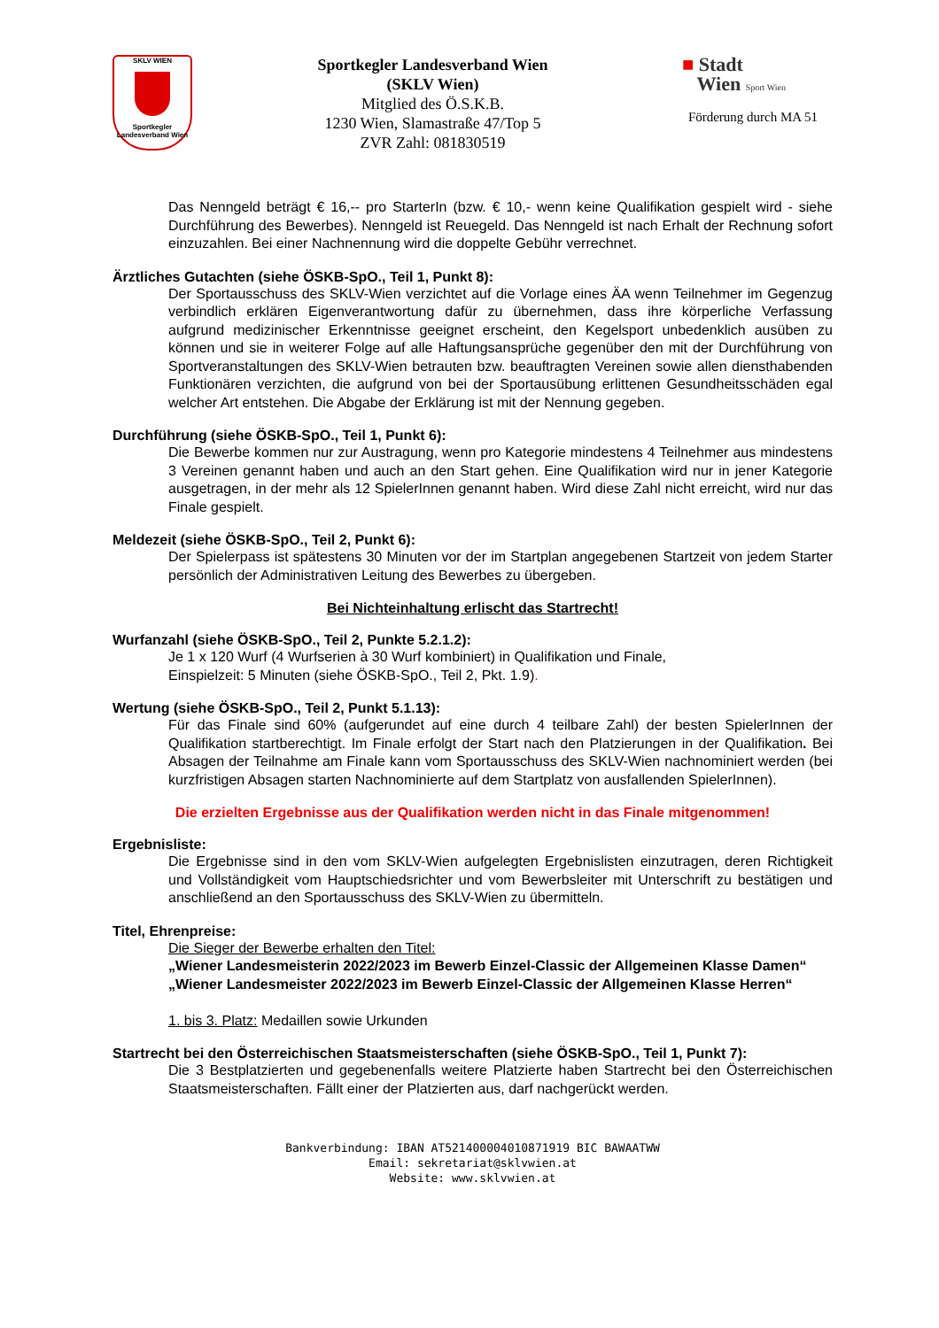SKLV WIEN
Sportkegler Landesverband Wien
Sportkegler Landesverband Wien
(SKLV Wien)
Mitglied des Ö.S.K.B.
1230 Wien, Slamastraße 47/Top 5
ZVR Zahl: 081830519
■ Stadt
Wien Sport Wien
Förderung durch MA 51
Das Nenngeld beträgt € 16,-- pro StarterIn (bzw. € 10,- wenn keine Qualifikation gespielt wird - siehe Durchführung des Bewerbes). Nenngeld ist Reuegeld. Das Nenngeld ist nach Erhalt der Rechnung sofort einzuzahlen. Bei einer Nachnennung wird die doppelte Gebühr verrechnet.
Ärztliches Gutachten (siehe ÖSKB-SpO., Teil 1, Punkt 8):
Der Sportausschuss des SKLV-Wien verzichtet auf die Vorlage eines ÄA wenn Teilnehmer im Gegenzug verbindlich erklären Eigenverantwortung dafür zu übernehmen, dass ihre körperliche Verfassung aufgrund medizinischer Erkenntnisse geeignet erscheint, den Kegelsport unbedenklich ausüben zu können und sie in weiterer Folge auf alle Haftungsansprüche gegenüber den mit der Durchführung von Sportveranstaltungen des SKLV-Wien betrauten bzw. beauftragten Vereinen sowie allen diensthabenden Funktionären verzichten, die aufgrund von bei der Sportausübung erlittenen Gesundheitsschäden egal welcher Art entstehen. Die Abgabe der Erklärung ist mit der Nennung gegeben.
Durchführung (siehe ÖSKB-SpO., Teil 1, Punkt 6):
Die Bewerbe kommen nur zur Austragung, wenn pro Kategorie mindestens 4 Teilnehmer aus mindestens 3 Vereinen genannt haben und auch an den Start gehen. Eine Qualifikation wird nur in jener Kategorie ausgetragen, in der mehr als 12 SpielerInnen genannt haben. Wird diese Zahl nicht erreicht, wird nur das Finale gespielt.
Meldezeit (siehe ÖSKB-SpO., Teil 2, Punkt 6):
Der Spielerpass ist spätestens 30 Minuten vor der im Startplan angegebenen Startzeit von jedem Starter persönlich der Administrativen Leitung des Bewerbes zu übergeben.
Bei Nichteinhaltung erlischt das Startrecht!
Wurfanzahl (siehe ÖSKB-SpO., Teil 2, Punkte 5.2.1.2):
Je 1 x 120 Wurf (4 Wurfserien à 30 Wurf kombiniert) in Qualifikation und Finale,
Einspielzeit: 5 Minuten (siehe ÖSKB-SpO., Teil 2, Pkt. 1.9).
Wertung (siehe ÖSKB-SpO., Teil 2, Punkt 5.1.13):
Für das Finale sind 60% (aufgerundet auf eine durch 4 teilbare Zahl) der besten SpielerInnen der Qualifikation startberechtigt. Im Finale erfolgt der Start nach den Platzierungen in der Qualifikation. Bei Absagen der Teilnahme am Finale kann vom Sportausschuss des SKLV-Wien nachnominiert werden (bei kurzfristigen Absagen starten Nachnominierte auf dem Startplatz von ausfallenden SpielerInnen).
Die erzielten Ergebnisse aus der Qualifikation werden nicht in das Finale mitgenommen!
Ergebnisliste:
Die Ergebnisse sind in den vom SKLV-Wien aufgelegten Ergebnislisten einzutragen, deren Richtigkeit und Vollständigkeit vom Hauptschiedsrichter und vom Bewerbsleiter mit Unterschrift zu bestätigen und anschließend an den Sportausschuss des SKLV-Wien zu übermitteln.
Titel, Ehrenpreise:
Die Sieger der Bewerbe erhalten den Titel:
„Wiener Landesmeisterin 2022/2023 im Bewerb Einzel-Classic der Allgemeinen Klasse Damen“
„Wiener Landesmeister 2022/2023 im Bewerb Einzel-Classic der Allgemeinen Klasse Herren“
1. bis 3. Platz: Medaillen sowie Urkunden
Startrecht bei den Österreichischen Staatsmeisterschaften (siehe ÖSKB-SpO., Teil 1, Punkt 7):
Die 3 Bestplatzierten und gegebenenfalls weitere Platzierte haben Startrecht bei den Österreichischen Staatsmeisterschaften. Fällt einer der Platzierten aus, darf nachgerückt werden.
Bankverbindung: IBAN AT521400004010871919 BIC BAWAATWW
Email: sekretariat@sklvwien.at
Website: www.sklvwien.at